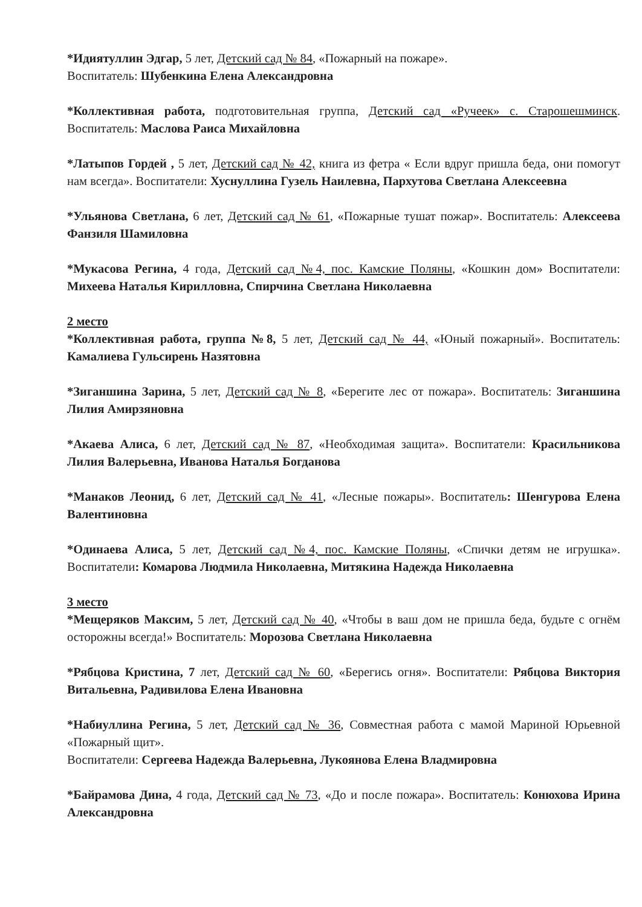*Идиятуллин Эдгар, 5 лет, Детский сад № 84, «Пожарный на пожаре».
Воспитатель: Шубенкина Елена Александровна
*Коллективная работа, подготовительная группа, Детский сад «Ручеек» с. Старошешминск. Воспитатель: Маслова Раиса Михайловна
*Латыпов Гордей , 5 лет, Детский сад № 42, книга из фетра « Если вдруг пришла беда, они помогут нам всегда». Воспитатели: Хуснуллина Гузель Наилевна, Пархутова Светлана Алексеевна
*Ульянова Светлана, 6 лет, Детский сад № 61, «Пожарные тушат пожар». Воспитатель: Алексеева Фанзиля Шамиловна
*Мукасова Регина, 4 года, Детский сад №4, пос. Камские Поляны, «Кошкин дом» Воспитатели: Михеева Наталья Кирилловна, Спирчина Светлана Николаевна
2 место
*Коллективная работа, группа №8, 5 лет, Детский сад № 44, «Юный пожарный». Воспитатель: Камалиева Гульсирень Назятовна
*Зиганшина Зарина, 5 лет, Детский сад № 8, «Берегите лес от пожара». Воспитатель: Зиганшина Лилия Амирзяновна
*Акаева Алиса, 6 лет, Детский сад № 87, «Необходимая защита». Воспитатели: Красильникова Лилия Валерьевна, Иванова Наталья Богданова
*Манаков Леонид, 6 лет, Детский сад № 41, «Лесные пожары». Воспитатель: Шенгурова Елена Валентиновна
*Одинаева Алиса, 5 лет, Детский сад №4, пос. Камские Поляны, «Спички детям не игрушка». Воспитатели: Комарова Людмила Николаевна, Митякина Надежда Николаевна
3 место
*Мещеряков Максим, 5 лет, Детский сад № 40, «Чтобы в ваш дом не пришла беда, будьте с огнём осторожны всегда!» Воспитатель: Морозова Светлана Николаевна
*Рябцова Кристина, 7 лет, Детский сад № 60, «Берегись огня». Воспитатели: Рябцова Виктория Витальевна, Радивилова Елена Ивановна
*Набиуллина Регина, 5 лет, Детский сад № 36, Совместная работа с мамой Мариной Юрьевной «Пожарный щит».
Воспитатели: Сергеева Надежда Валерьевна, Лукоянова Елена Владмировна
*Байрамова Дина, 4 года, Детский сад № 73, «До и после пожара». Воспитатель: Конюхова Ирина Александровна